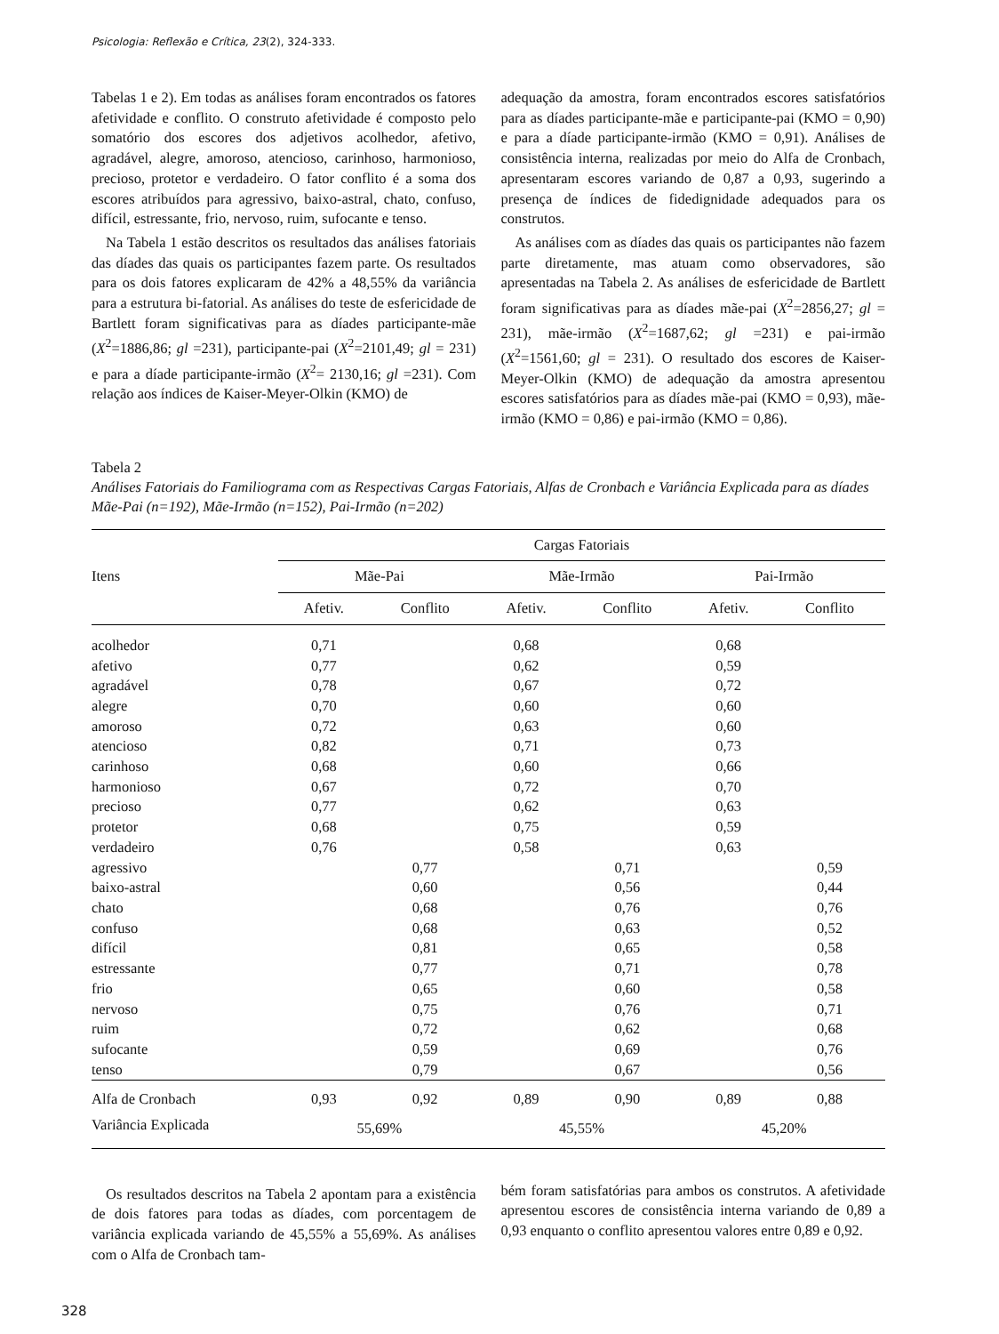Psicologia: Reflexão e Crítica, 23(2), 324-333.
Tabelas 1 e 2). Em todas as análises foram encontrados os fatores afetividade e conflito. O construto afetividade é composto pelo somatório dos escores dos adjetivos acolhedor, afetivo, agradável, alegre, amoroso, atencioso, carinhoso, harmonioso, precioso, protetor e verdadeiro. O fator conflito é a soma dos escores atribuídos para agressivo, baixo-astral, chato, confuso, difícil, estressante, frio, nervoso, ruim, sufocante e tenso.
Na Tabela 1 estão descritos os resultados das análises fatoriais das díades das quais os participantes fazem parte. Os resultados para os dois fatores explicaram de 42% a 48,55% da variância para a estrutura bi-fatorial. As análises do teste de esfericidade de Bartlett foram significativas para as díades participante-mãe (X<sup>2</sup>=1886,86; gl =231), participante-pai (X<sup>2</sup>=2101,49; gl = 231) e para a díade participante-irmão (X<sup>2</sup>= 2130,16; gl =231). Com relação aos índices de Kaiser-Meyer-Olkin (KMO) de
adequação da amostra, foram encontrados escores satisfatórios para as díades participante-mãe e participante-pai (KMO = 0,90) e para a díade participante-irmão (KMO = 0,91). Análises de consistência interna, realizadas por meio do Alfa de Cronbach, apresentaram escores variando de 0,87 a 0,93, sugerindo a presença de índices de fidedignidade adequados para os construtos.
As análises com as díades das quais os participantes não fazem parte diretamente, mas atuam como observadores, são apresentadas na Tabela 2. As análises de esfericidade de Bartlett foram significativas para as díades mãe-pai (X<sup>2</sup>=2856,27; gl = 231), mãe-irmão (X<sup>2</sup>=1687,62; gl =231) e pai-irmão (X<sup>2</sup>=1561,60; gl = 231). O resultado dos escores de Kaiser-Meyer-Olkin (KMO) de adequação da amostra apresentou escores satisfatórios para as díades mãe-pai (KMO = 0,93), mãe-irmão (KMO = 0,86) e pai-irmão (KMO = 0,86).
Tabela 2
Análises Fatoriais do Familiograma com as Respectivas Cargas Fatoriais, Alfas de Cronbach e Variância Explicada para as díades Mãe-Pai (n=192), Mãe-Irmão (n=152), Pai-Irmão (n=202)
| | Cargas Fatoriais | | | | | |
| --- | --- | --- | --- | --- | --- | --- |
| Itens | Mãe-Pai | | Mãe-Irmão | | Pai-Irmão | |
| | Afetiv. | Conflito | Afetiv. | Conflito | Afetiv. | Conflito |
| acolhedor | 0,71 | | 0,68 | | 0,68 | |
| afetivo | 0,77 | | 0,62 | | 0,59 | |
| agradável | 0,78 | | 0,67 | | 0,72 | |
| alegre | 0,70 | | 0,60 | | 0,60 | |
| amoroso | 0,72 | | 0,63 | | 0,60 | |
| atencioso | 0,82 | | 0,71 | | 0,73 | |
| carinhoso | 0,68 | | 0,60 | | 0,66 | |
| harmonioso | 0,67 | | 0,72 | | 0,70 | |
| precioso | 0,77 | | 0,62 | | 0,63 | |
| protetor | 0,68 | | 0,75 | | 0,59 | |
| verdadeiro | 0,76 | | 0,58 | | 0,63 | |
| agressivo | | 0,77 | | 0,71 | | 0,59 |
| baixo-astral | | 0,60 | | 0,56 | | 0,44 |
| chato | | 0,68 | | 0,76 | | 0,76 |
| confuso | | 0,68 | | 0,63 | | 0,52 |
| difícil | | 0,81 | | 0,65 | | 0,58 |
| estressante | | 0,77 | | 0,71 | | 0,78 |
| frio | | 0,65 | | 0,60 | | 0,58 |
| nervoso | | 0,75 | | 0,76 | | 0,71 |
| ruim | | 0,72 | | 0,62 | | 0,68 |
| sufocante | | 0,59 | | 0,69 | | 0,76 |
| tenso | | 0,79 | | 0,67 | | 0,56 |
| Alfa de Cronbach | 0,93 | 0,92 | 0,89 | 0,90 | 0,89 | 0,88 |
| Variância Explicada | 55,69% | | 45,55% | | 45,20% | |
Os resultados descritos na Tabela 2 apontam para a existência de dois fatores para todas as díades, com porcentagem de variância explicada variando de 45,55% a 55,69%. As análises com o Alfa de Cronbach tam-
bém foram satisfatórias para ambos os construtos. A afetividade apresentou escores de consistência interna variando de 0,89 a 0,93 enquanto o conflito apresentou valores entre 0,89 e 0,92.
328